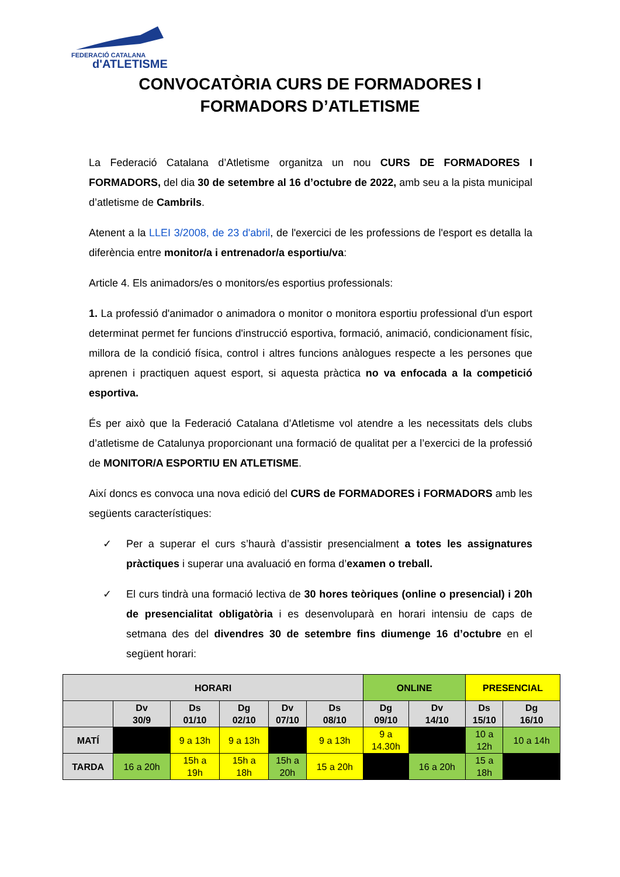FEDERACIÓ CATALANA
d'ATLETISME
CONVOCATÒRIA CURS DE FORMADORES I
FORMADORS D’ATLETISME
La Federació Catalana d’Atletisme organitza un nou CURS DE FORMADORES I FORMADORS, del dia 30 de setembre al 16 d’octubre de 2022, amb seu a la pista municipal d’atletisme de Cambrils.
Atenent a la LLEI 3/2008, de 23 d'abril, de l'exercici de les professions de l'esport es detalla la diferència entre monitor/a i entrenador/a esportiu/va:
Article 4. Els animadors/es o monitors/es esportius professionals:
1. La professió d'animador o animadora o monitor o monitora esportiu professional d'un esport determinat permet fer funcions d'instrucció esportiva, formació, animació, condicionament físic, millora de la condició física, control i altres funcions anàlogues respecte a les persones que aprenen i practiquen aquest esport, si aquesta pràctica no va enfocada a la competició esportiva.
És per això que la Federació Catalana d’Atletisme vol atendre a les necessitats dels clubs d’atletisme de Catalunya proporcionant una formació de qualitat per a l’exercici de la professió de MONITOR/A ESPORTIU EN ATLETISME.
Així doncs es convoca una nova edició del CURS de FORMADORES i FORMADORS amb les següents característiques:
✓ Per a superar el curs s’haurà d’assistir presencialment a totes les assignatures pràctiques i superar una avaluació en forma d’examen o treball.
✓ El curs tindrà una formació lectiva de 30 hores teòriques (online o presencial) i 20h de presencialitat obligatòria i es desenvoluparà en horari intensiu de caps de setmana des del divendres 30 de setembre fins diumenge 16 d’octubre en el següent horari:
| HORARI | | | | | | ONLINE | | PRESENCIAL | |
| --- | --- | --- | --- | --- | --- | --- | --- | --- | --- |
| | Dv 30/9 | Ds 01/10 | Dg 02/10 | Dv 07/10 | Ds 08/10 | Dg 09/10 | Dv 14/10 | Ds 15/10 | Dg 16/10 |
| MATÍ | | 9 a 13h | 9 a 13h | | 9 a 13h | 9 a 14.30h | | 10 a 12h | 10 a 14h |
| TARDA | 16 a 20h | 15h a 19h | 15h a 18h | 15h a 20h | 15 a 20h | | 16 a 20h | 15 a 18h | |